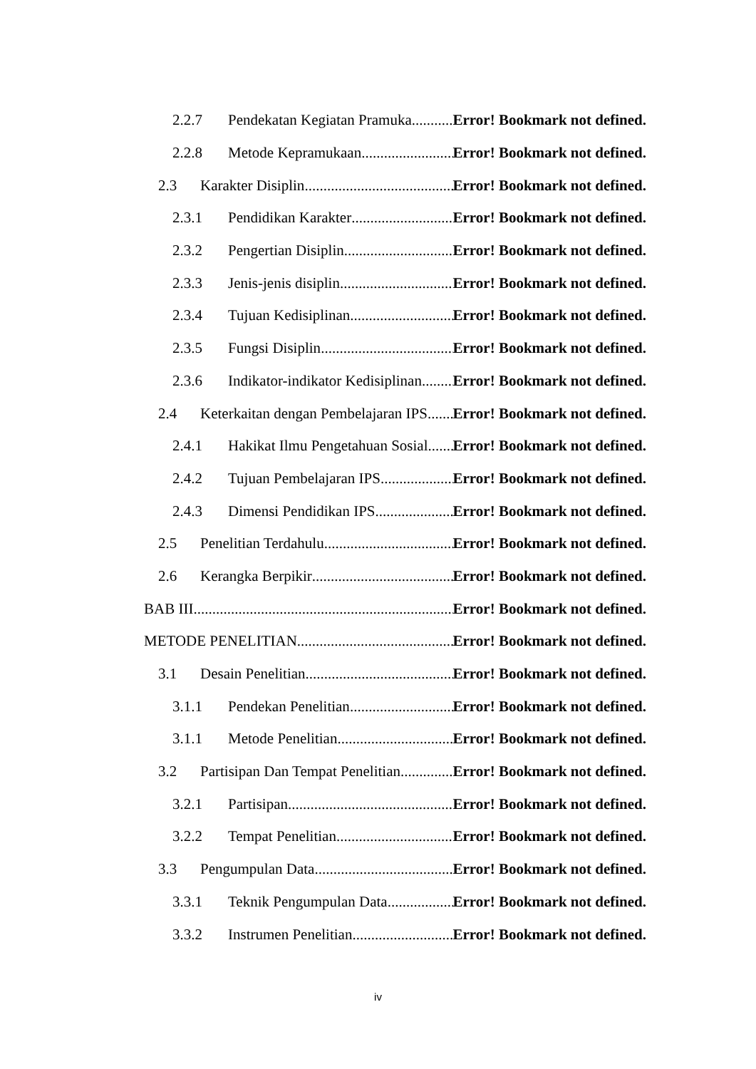2.2.7 Pendekatan Kegiatan Pramuka Error! Bookmark not defined.
2.2.8 Metode Kepramukaan Error! Bookmark not defined.
2.3 Karakter Disiplin Error! Bookmark not defined.
2.3.1 Pendidikan Karakter Error! Bookmark not defined.
2.3.2 Pengertian Disiplin Error! Bookmark not defined.
2.3.3 Jenis-jenis disiplin Error! Bookmark not defined.
2.3.4 Tujuan Kedisiplinan Error! Bookmark not defined.
2.3.5 Fungsi Disiplin Error! Bookmark not defined.
2.3.6 Indikator-indikator Kedisiplinan Error! Bookmark not defined.
2.4 Keterkaitan dengan Pembelajaran IPS Error! Bookmark not defined.
2.4.1 Hakikat Ilmu Pengetahuan Sosial Error! Bookmark not defined.
2.4.2 Tujuan Pembelajaran IPS Error! Bookmark not defined.
2.4.3 Dimensi Pendidikan IPS Error! Bookmark not defined.
2.5 Penelitian Terdahulu Error! Bookmark not defined.
2.6 Kerangka Berpikir Error! Bookmark not defined.
BAB III Error! Bookmark not defined.
METODE PENELITIAN Error! Bookmark not defined.
3.1 Desain Penelitian Error! Bookmark not defined.
3.1.1 Pendekan Penelitian Error! Bookmark not defined.
3.1.1 Metode Penelitian Error! Bookmark not defined.
3.2 Partisipan Dan Tempat Penelitian Error! Bookmark not defined.
3.2.1 Partisipan Error! Bookmark not defined.
3.2.2 Tempat Penelitian Error! Bookmark not defined.
3.3 Pengumpulan Data Error! Bookmark not defined.
3.3.1 Teknik Pengumpulan Data Error! Bookmark not defined.
3.3.2 Instrumen Penelitian Error! Bookmark not defined.
iv